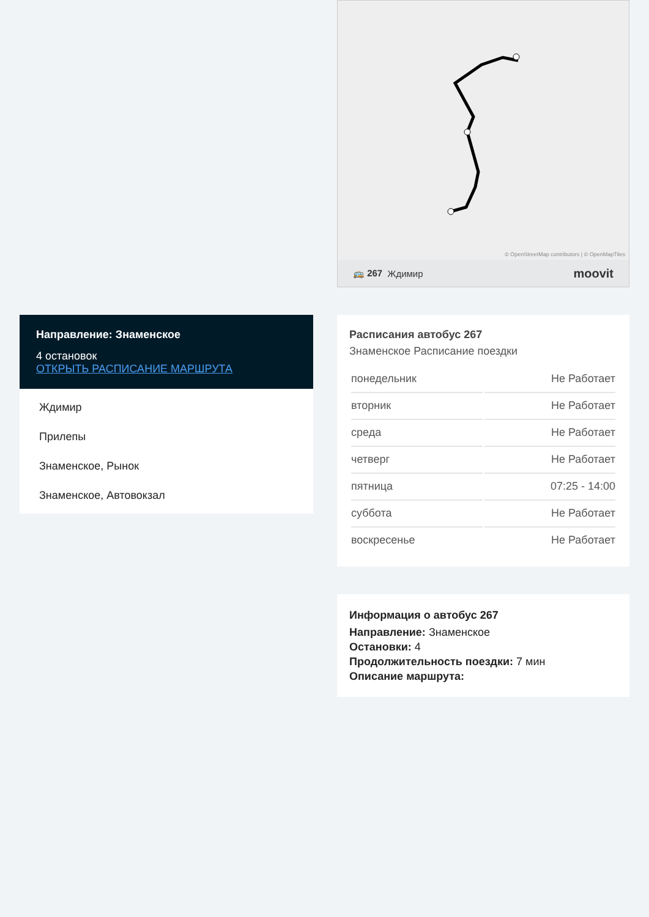Направление: Знаменское
4 остановок
ОТКРЫТЬ РАСПИСАНИЕ МАРШРУТА
Ждимир
Прилепы
Знаменское, Рынок
Знаменское, Автовокзал
© OpenStreetMap contributors | © OpenMapTiles
🚌 267 Ждимир moovit
Расписания автобус 267
Знаменское Расписание поездки
| понедельник | Не Работает |
| вторник | Не Работает |
| среда | Не Работает |
| четверг | Не Работает |
| пятница | 07:25 - 14:00 |
| суббота | Не Работает |
| воскресенье | Не Работает |
Информация о автобус 267
Направление: Знаменское
Остановки: 4
Продолжительность поездки: 7 мин
Описание маршрута: